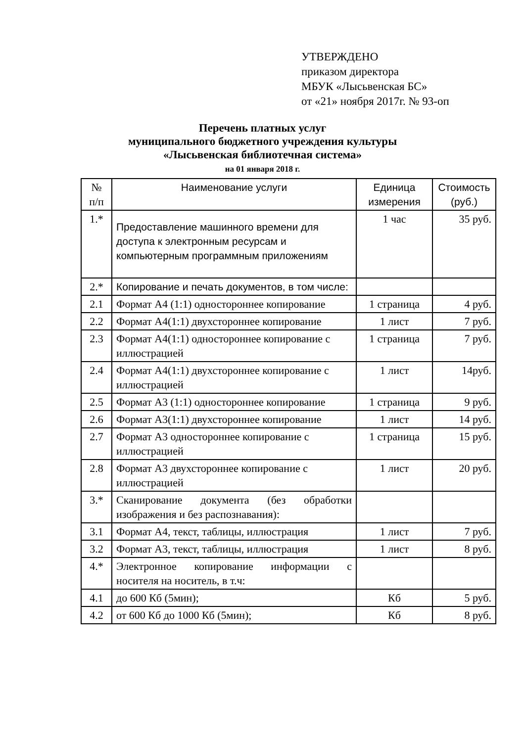УТВЕРЖДЕНО
приказом директора
МБУК «Лысьвенская БС»
от «21» ноября 2017г. № 93-оп
Перечень платных услуг
муниципального бюджетного учреждения культуры
«Лысьвенская библиотечная система»
на 01 января 2018 г.
| № п/п | Наименование услуги | Единица измерения | Стоимость (руб.) |
| --- | --- | --- | --- |
| 1.* | Предоставление машинного времени для доступа к электронным ресурсам и компьютерным программным приложениям | 1 час | 35 руб. |
| 2.* | Копирование и печать документов, в том числе: | | |
| 2.1 | Формат А4 (1:1) одностороннее копирование | 1 страница | 4 руб. |
| 2.2 | Формат А4(1:1) двухстороннее копирование | 1 лист | 7 руб. |
| 2.3 | Формат А4(1:1) одностороннее копирование с иллюстрацией | 1 страница | 7 руб. |
| 2.4 | Формат А4(1:1) двухстороннее копирование с иллюстрацией | 1 лист | 14руб. |
| 2.5 | Формат А3 (1:1) одностороннее копирование | 1 страница | 9 руб. |
| 2.6 | Формат А3(1:1) двухстороннее копирование | 1 лист | 14 руб. |
| 2.7 | Формат А3 одностороннее копирование с иллюстрацией | 1 страница | 15 руб. |
| 2.8 | Формат А3 двухстороннее копирование с иллюстрацией | 1 лист | 20 руб. |
| 3.* | Сканирование документа (без обработки изображения и без распознавания): | | |
| 3.1 | Формат А4, текст, таблицы, иллюстрация | 1 лист | 7 руб. |
| 3.2 | Формат А3, текст, таблицы, иллюстрация | 1 лист | 8 руб. |
| 4.* | Электронное копирование информации с носителя на носитель, в т.ч: | | |
| 4.1 | до 600 Кб (5мин); | Кб | 5 руб. |
| 4.2 | от 600 Кб до 1000 Кб (5мин); | Кб | 8 руб. |